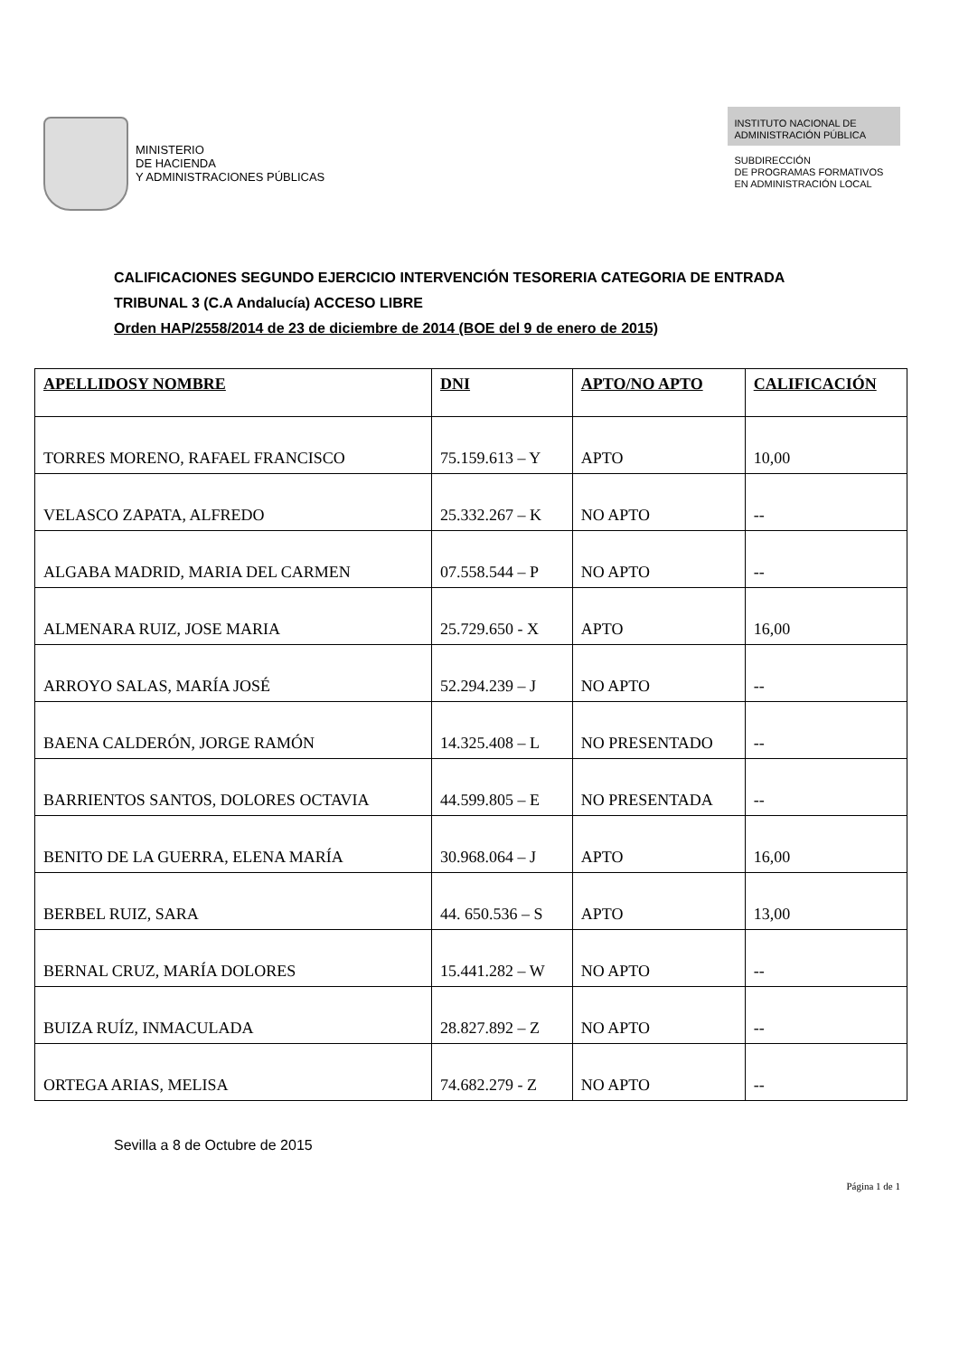MINISTERIO
DE HACIENDA
Y ADMINISTRACIONES PÚBLICAS
INSTITUTO NACIONAL DE
ADMINISTRACIÓN PÚBLICA
SUBDIRECCIÓN
DE PROGRAMAS FORMATIVOS
EN ADMINISTRACIÓN LOCAL
CALIFICACIONES SEGUNDO EJERCICIO INTERVENCIÓN TESORERIA CATEGORIA DE ENTRADA
TRIBUNAL 3 (C.A Andalucía) ACCESO LIBRE
Orden HAP/2558/2014 de 23 de diciembre de 2014 (BOE del 9 de enero de 2015)
| APELLIDOSY NOMBRE | DNI | APTO/NO APTO | CALIFICACIÓN |
| --- | --- | --- | --- |
| TORRES MORENO, RAFAEL FRANCISCO | 75.159.613 – Y | APTO | 10,00 |
| VELASCO ZAPATA, ALFREDO | 25.332.267 – K | NO APTO | -- |
| ALGABA MADRID, MARIA DEL CARMEN | 07.558.544 – P | NO APTO | -- |
| ALMENARA RUIZ, JOSE MARIA | 25.729.650 - X | APTO | 16,00 |
| ARROYO SALAS, MARÍA JOSÉ | 52.294.239 – J | NO APTO | -- |
| BAENA CALDERÓN, JORGE RAMÓN | 14.325.408 – L | NO PRESENTADO | -- |
| BARRIENTOS SANTOS, DOLORES OCTAVIA | 44.599.805 – E | NO PRESENTADA | -- |
| BENITO DE LA GUERRA, ELENA MARÍA | 30.968.064 – J | APTO | 16,00 |
| BERBEL RUIZ, SARA | 44. 650.536 – S | APTO | 13,00 |
| BERNAL CRUZ, MARÍA DOLORES | 15.441.282 – W | NO APTO | -- |
| BUIZA RUÍZ, INMACULADA | 28.827.892 – Z | NO APTO | -- |
| ORTEGA ARIAS, MELISA | 74.682.279 - Z | NO APTO | -- |
Sevilla a 8 de Octubre de 2015
Página 1 de 1